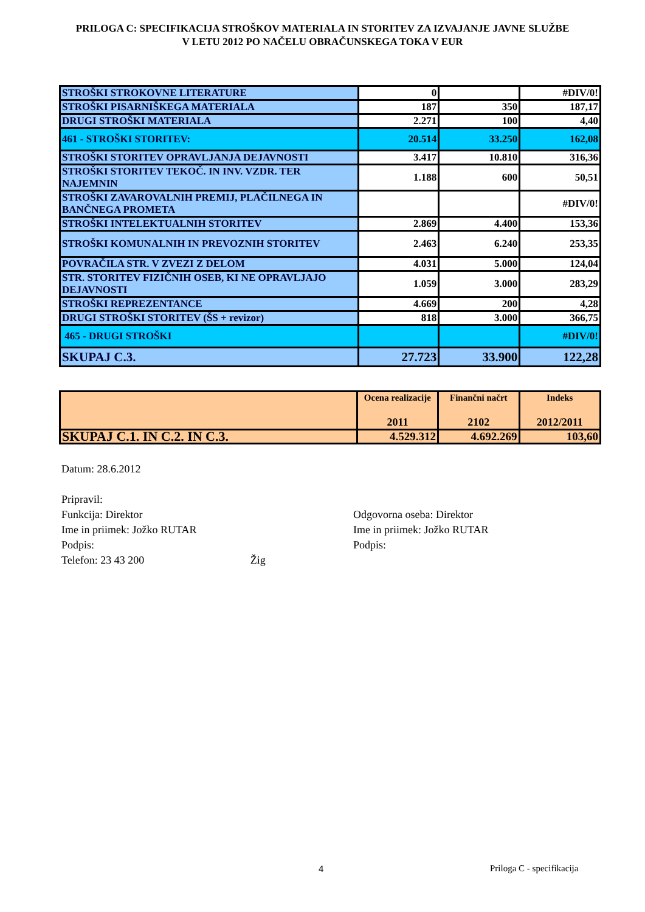PRILOGA C: SPECIFIKACIJA STROŠKOV MATERIALA IN STORITEV ZA IZVAJANJE JAVNE SLUŽBE
V LETU 2012 PO NAČELU OBRAČUNSKEGA TOKA V EUR
| STROŠKI STROKOVNE LITERATURE | 0 | | #DIV/0! |
| STROŠKI PISARNIŠKEGA MATERIALA | 187 | 350 | 187,17 |
| DRUGI STROŠKI MATERIALA | 2.271 | 100 | 4,40 |
| 461 - STROŠKI STORITEV: | 20.514 | 33.250 | 162,08 |
| STROŠKI STORITEV OPRAVLJANJA DEJAVNOSTI | 3.417 | 10.810 | 316,36 |
| STROŠKI STORITEV TEKOČ. IN INV. VZDR. TER NAJEMNIN | 1.188 | 600 | 50,51 |
| STROŠKI ZAVAROVALNIH PREMIJ, PLAČILNEGA IN BANČNEGA PROMETA | | | #DIV/0! |
| STROŠKI INTELEKTUALNIH STORITEV | 2.869 | 4.400 | 153,36 |
| STROŠKI KOMUNALNIH IN PREVOZNIH STORITEV | 2.463 | 6.240 | 253,35 |
| POVRAČILA STR. V ZVEZI Z DELOM | 4.031 | 5.000 | 124,04 |
| STR. STORITEV FIZIČNIH OSEB, KI NE OPRAVLJAJO DEJAVNOSTI | 1.059 | 3.000 | 283,29 |
| STROŠKI REPREZENTANCE | 4.669 | 200 | 4,28 |
| DRUGI STROŠKI STORITEV (ŠS + revizor) | 818 | 3.000 | 366,75 |
| 465 - DRUGI STROŠKI | | | #DIV/0! |
| SKUPAJ C.3. | 27.723 | 33.900 | 122,28 |
| | Ocena realizacije 2011 | Finančni načrt 2102 | Indeks 2012/2011 |
| --- | --- | --- | --- |
| SKUPAJ C.1. IN C.2. IN C.3. | 4.529.312 | 4.692.269 | 103,60 |
Datum: 28.6.2012
Pripravil:
Funkcija: Direktor Odgovorna oseba: Direktor
Ime in priimek: Jožko RUTAR Ime in priimek: Jožko RUTAR
Podpis: Podpis:
Telefon: 23 43 200 Žig
4 Priloga C - specifikacija